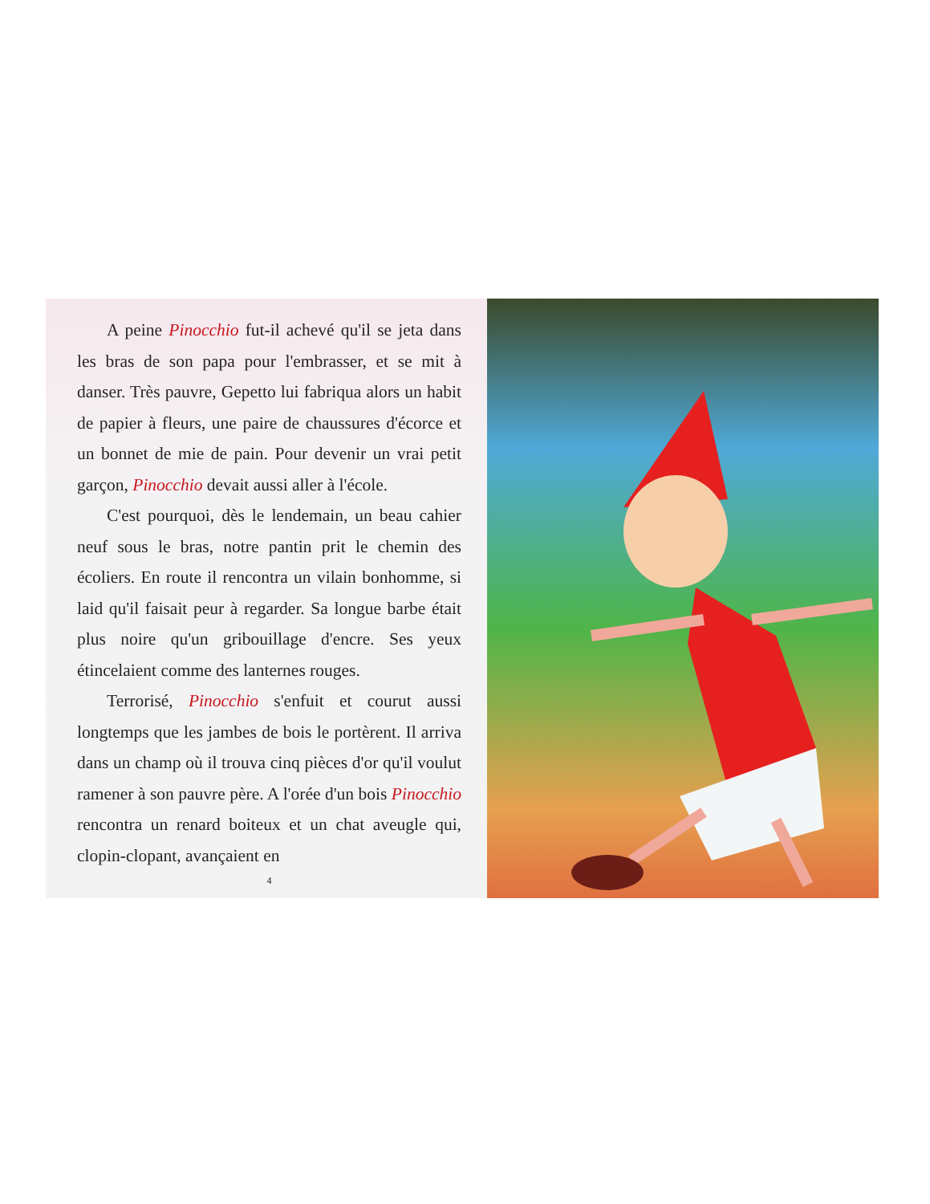A peine Pinocchio fut-il achevé qu'il se jeta dans les bras de son papa pour l'embrasser, et se mit à danser. Très pauvre, Gepetto lui fabriqua alors un habit de papier à fleurs, une paire de chaussures d'écorce et un bonnet de mie de pain. Pour devenir un vrai petit garçon, Pinocchio devait aussi aller à l'école.
C'est pourquoi, dès le lendemain, un beau cahier neuf sous le bras, notre pantin prit le chemin des écoliers. En route il rencontra un vilain bonhomme, si laid qu'il faisait peur à regarder. Sa longue barbe était plus noire qu'un gribouillage d'encre. Ses yeux étincelaient comme des lanternes rouges.
Terrorisé, Pinocchio s'enfuit et courut aussi longtemps que les jambes de bois le portèrent. Il arriva dans un champ où il trouva cinq pièces d'or qu'il voulut ramener à son pauvre père. A l'orée d'un bois Pinocchio rencontra un renard boiteux et un chat aveugle qui, clopin-clopant, avançaient en
4